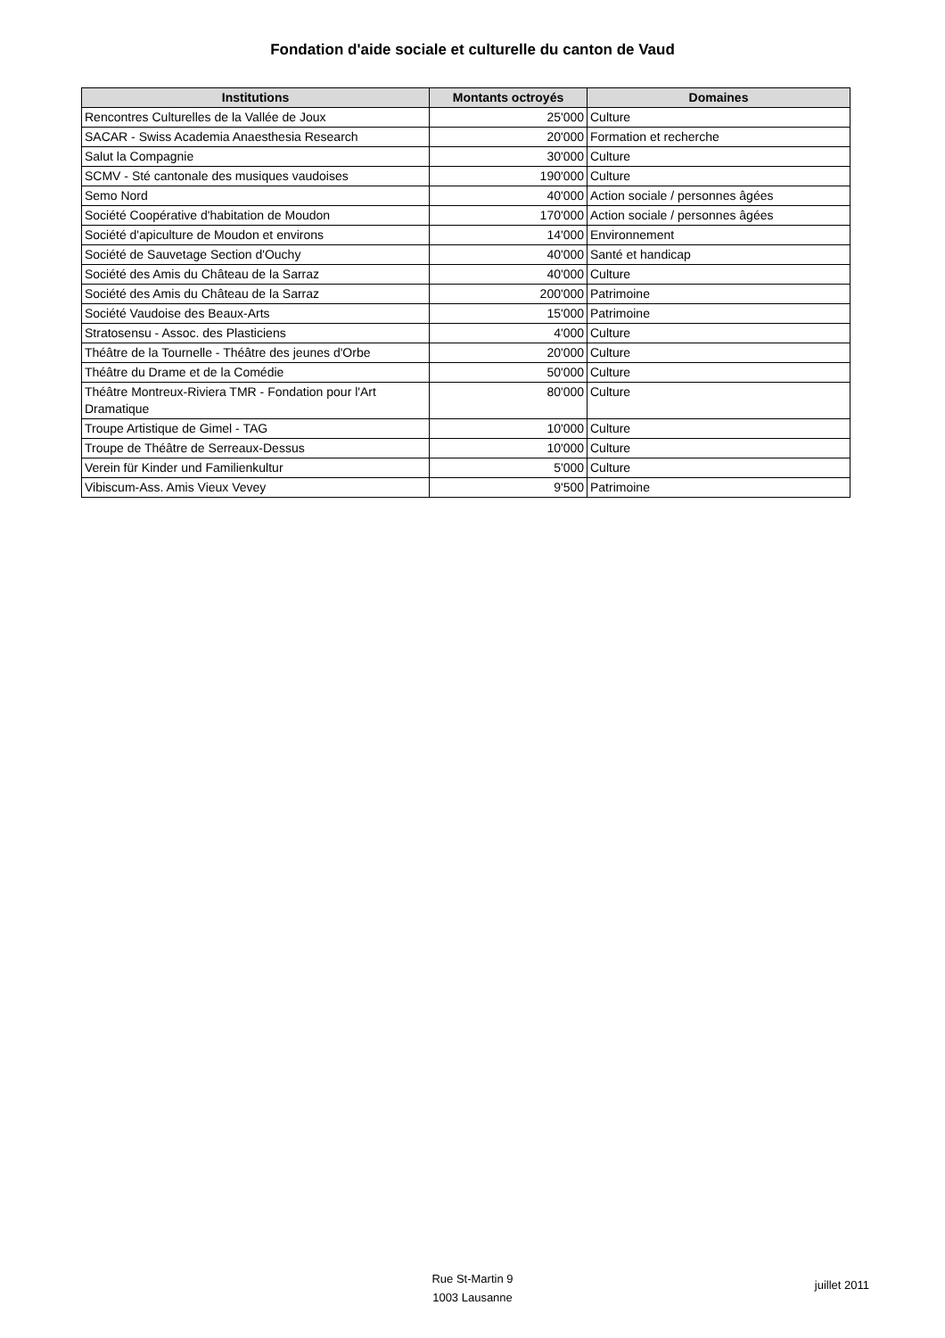Fondation d'aide sociale et culturelle du canton de Vaud
| Institutions | Montants octroyés | Domaines |
| --- | --- | --- |
| Rencontres Culturelles de la Vallée de Joux | 25'000 | Culture |
| SACAR - Swiss Academia Anaesthesia Research | 20'000 | Formation et recherche |
| Salut la Compagnie | 30'000 | Culture |
| SCMV - Sté cantonale des musiques vaudoises | 190'000 | Culture |
| Semo Nord | 40'000 | Action sociale / personnes âgées |
| Société Coopérative d'habitation de Moudon | 170'000 | Action sociale / personnes âgées |
| Société d'apiculture de Moudon et environs | 14'000 | Environnement |
| Société de Sauvetage Section d'Ouchy | 40'000 | Santé et handicap |
| Société des Amis du Château de la Sarraz | 40'000 | Culture |
| Société des Amis du Château de la Sarraz | 200'000 | Patrimoine |
| Société Vaudoise des Beaux-Arts | 15'000 | Patrimoine |
| Stratosensu - Assoc. des Plasticiens | 4'000 | Culture |
| Théâtre de la Tournelle - Théâtre des jeunes d'Orbe | 20'000 | Culture |
| Théâtre du Drame et de la Comédie | 50'000 | Culture |
| Théâtre Montreux-Riviera TMR - Fondation pour l'Art Dramatique | 80'000 | Culture |
| Troupe Artistique de Gimel - TAG | 10'000 | Culture |
| Troupe de Théâtre de Serreaux-Dessus | 10'000 | Culture |
| Verein für Kinder und Familienkultur | 5'000 | Culture |
| Vibiscum-Ass. Amis Vieux Vevey | 9'500 | Patrimoine |
Rue St-Martin 9
1003 Lausanne
juillet 2011